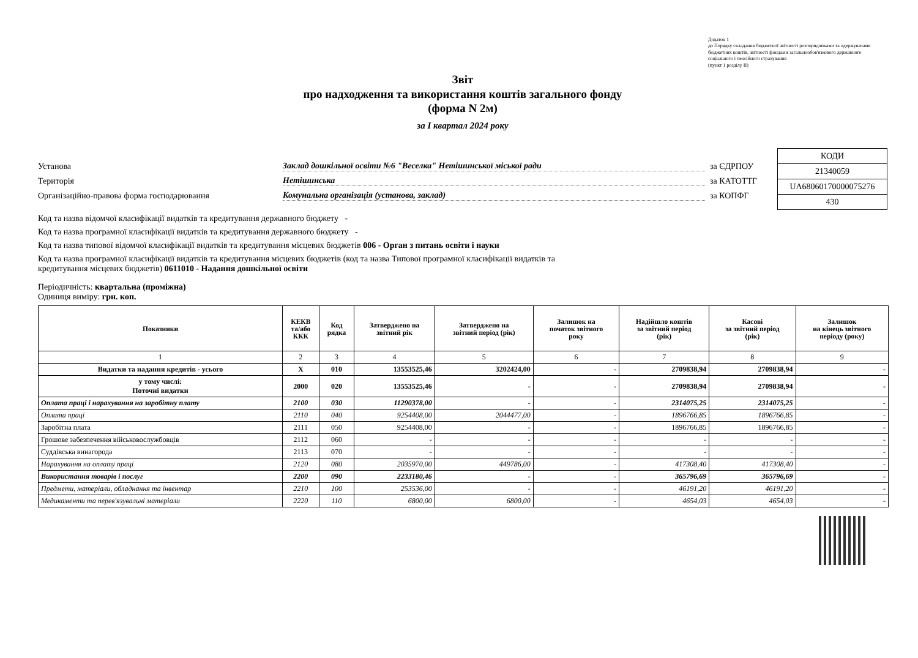Додаток 1
до Порядку складання бюджетної звітності розпорядниками та одержувачами бюджетних коштів, звітності фондами загальнообов'язкового державного соціального і пенсійного страхування
(пункт 1 розділу II)
Звіт
про надходження та використання коштів загального фонду
(форма N 2м)
за I квартал 2024 року
Установа Заклад дошкільної освіти №6 "Веселка" Нетішинської міської ради за ЄДРПОУ
Територія Нетішинська за КАТОТТГ
Організаційно-правова форма господарювання Комунальна організація (установа, заклад) за КОПФГ
| КОДИ |
| 21340059 |
| UA68060170000075276 |
| 430 |
Код та назва відомчої класифікації видатків та кредитування державного бюджету -
Код та назва програмної класифікації видатків та кредитування державного бюджету -
Код та назва типової відомчої класифікації видатків та кредитування місцевих бюджетів 006 - Орган з питань освіти і науки
Код та назва програмної класифікації видатків та кредитування місцевих бюджетів (код та назва Типової програмної класифікації видатків та
кредитування місцевих бюджетів) 0611010 - Надання дошкільної освіти
Періодичність: квартальна (проміжна)
Одиниця виміру: грн. коп.
| Показники | КЕКВ та/або ККК | Код рядка | Затверджено на звітний рік | Затверджено на звітний період (рік) | Залишок на початок звітного року | Надійшло коштів за звітний період (рік) | Касові за звітний період (рік) | Залишок на кінець звітного періоду (року) |
| --- | --- | --- | --- | --- | --- | --- | --- | --- |
| 1 | 2 | 3 | 4 | 5 | 6 | 7 | 8 | 9 |
| Видатки та надання кредитів - усього | X | 010 | 13553525,46 | 3202424,00 | - | 2709838,94 | 2709838,94 | - |
| у тому числі: Поточні видатки | 2000 | 020 | 13553525,46 | - | - | 2709838,94 | 2709838,94 | - |
| Оплата праці і нарахування на заробітну плату | 2100 | 030 | 11290378,00 | - | - | 2314075,25 | 2314075,25 | - |
| Оплата праці | 2110 | 040 | 9254408,00 | 2044477,00 | - | 1896766,85 | 1896766,85 | - |
| Заробітна плата | 2111 | 050 | 9254408,00 | - | - | 1896766,85 | 1896766,85 | - |
| Грошове забезпечення військовослужбовців | 2112 | 060 | - | - | - | - | - | - |
| Суддівська винагорода | 2113 | 070 | - | - | - | - | - | - |
| Нарахування на оплату праці | 2120 | 080 | 2035970,00 | 449786,00 | - | 417308,40 | 417308,40 | - |
| Використання товарів і послуг | 2200 | 090 | 2233180,46 | - | - | 365796,69 | 365796,69 | - |
| Предмети, матеріали, обладнання та інвентар | 2210 | 100 | 253536,00 | - | - | 46191,20 | 46191,20 | - |
| Медикаменти та перев'язувальні матеріали | 2220 | 110 | 6800,00 | 6800,00 | - | 4654,03 | 4654,03 | - |